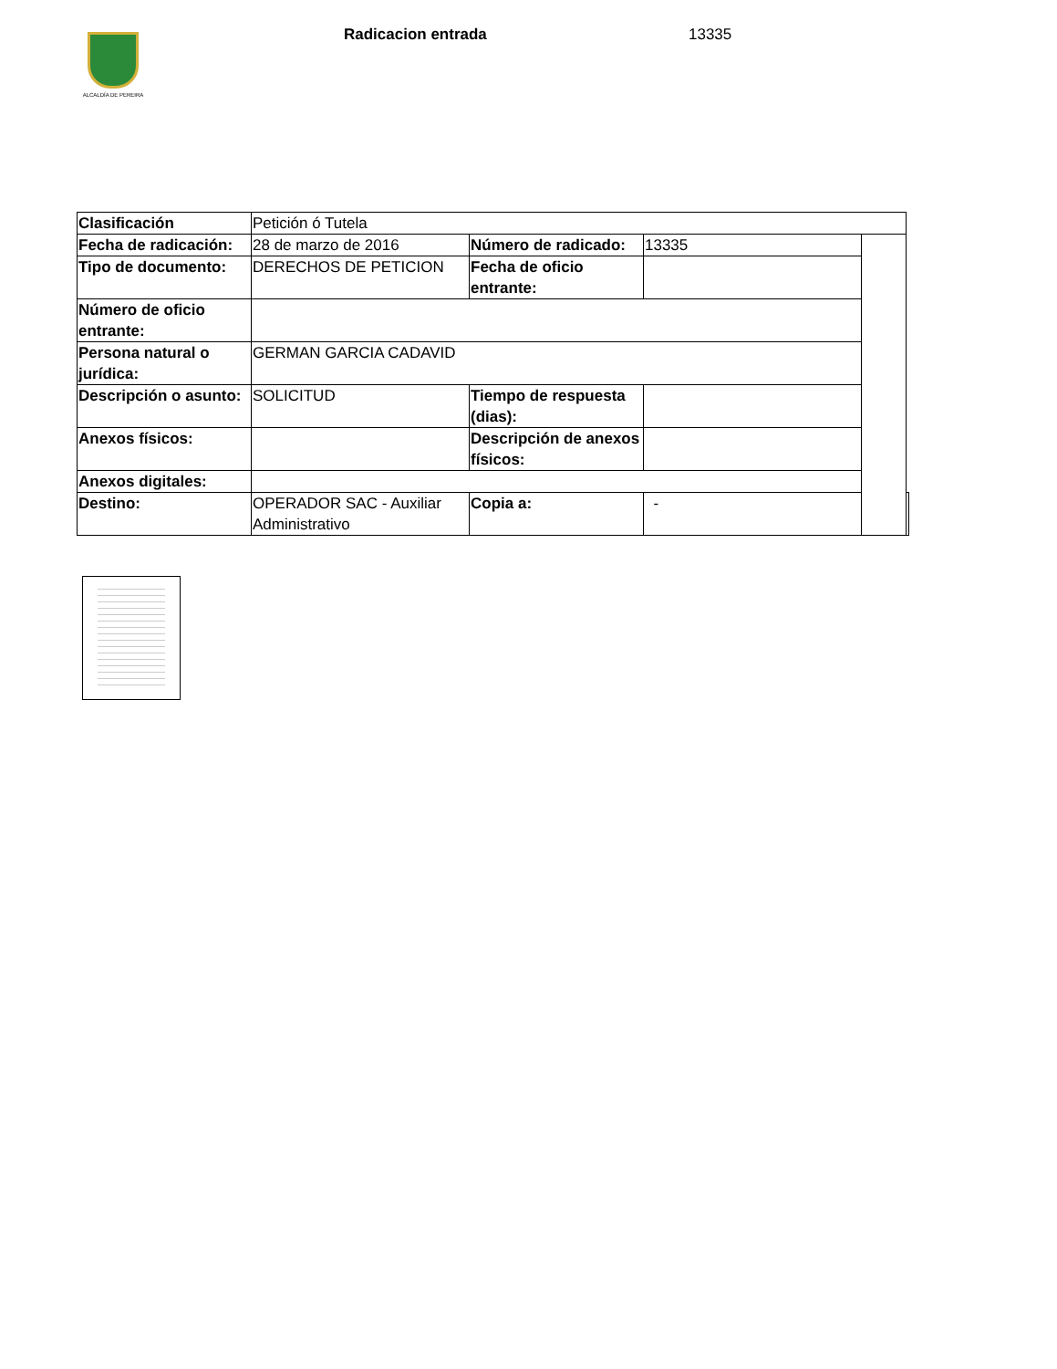ALCALDÍA DE PEREIRA
Radicacion entrada 13335
| Clasificación | Petición ó Tutela | | | | |
| Fecha de radicación: | 28 de marzo de 2016 | Número de radicado: | 13335 | | |
| Tipo de documento: | DERECHOS DE PETICION | Fecha de oficio entrante: | | | |
| Número de oficio entrante: | | | | | |
| Persona natural o jurídica: | GERMAN GARCIA CADAVID | | | | |
| Descripción o asunto: | SOLICITUD | Tiempo de respuesta (dias): | | | |
| Anexos físicos: | | Descripción de anexos físicos: | | | |
| Anexos digitales: | | | | | |
| Destino: | OPERADOR SAC - Auxiliar Administrativo | Copia a: | - | | |